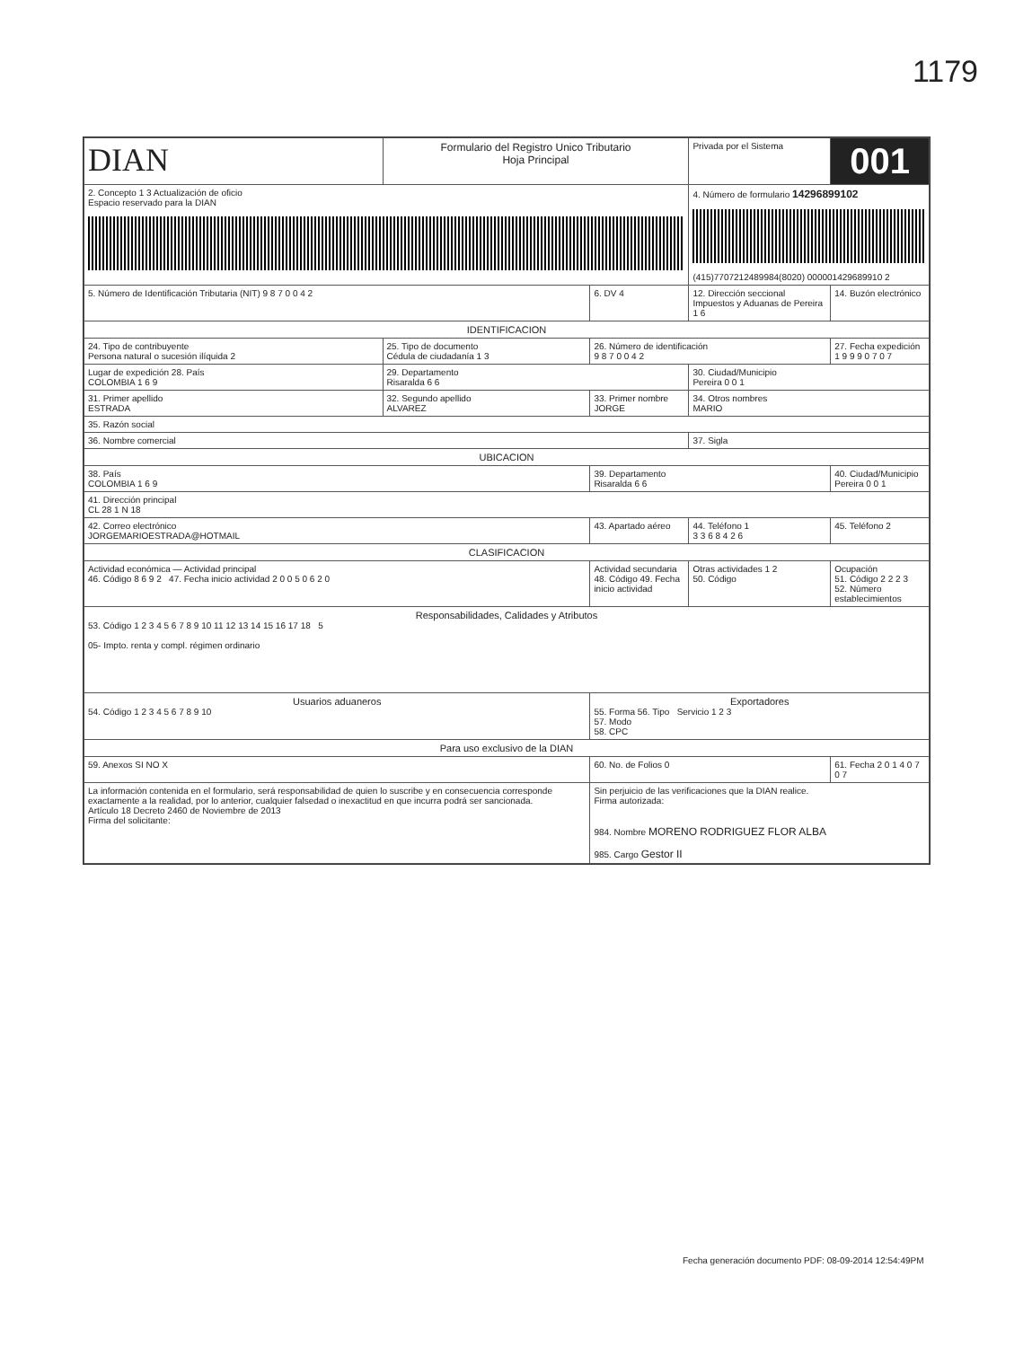1179
| DIAN | Formulario del Registro Unico Tributario Hoja Principal | | Privada por el Sistema | 001 |
| 2. Concepto 1 3 Actualización de oficio Espacio reservado para la DIAN | | | 4. Número de formulario 14296899102 (415)7707212489984(8020) 000001429689910 2 | |
| 5. Número de Identificación Tributaria (NIT) 9 8 7 0 0 4 2 | | 6. DV 4 | 12. Dirección seccional Impuestos y Aduanas de Pereira 1 6 | 14. Buzón electrónico |
| IDENTIFICACION | | | | |
| 24. Tipo de contribuyente Persona natural o sucesión ilíquida 2 | 25. Tipo de documento Cédula de ciudadanía 1 3 | 26. Número de identificación 9 8 7 0 0 4 2 | | 27. Fecha expedición 1 9 9 9 0 7 0 7 |
| Lugar de expedición 28. País COLOMBIA 1 6 9 | 29. Departamento Risaralda 6 6 | | 30. Ciudad/Municipio Pereira 0 0 1 | |
| 31. Primer apellido ESTRADA | 32. Segundo apellido ALVAREZ | 33. Primer nombre JORGE | 34. Otros nombres MARIO | |
| 35. Razón social | | | | |
| 36. Nombre comercial | | | 37. Sigla | |
| UBICACION | | | | |
| 38. País COLOMBIA 1 6 9 | | 39. Departamento Risaralda 6 6 | | 40. Ciudad/Municipio Pereira 0 0 1 |
| 41. Dirección principal CL 28 1 N 18 | | | | |
| 42. Correo electrónico JORGEMARIOESTRADA@HOTMAIL | | 43. Apartado aéreo | 44. Teléfono 1 3 3 6 8 4 2 6 | 45. Teléfono 2 |
| CLASIFICACION | | | | |
| Actividad económica — Actividad principal 46. Código 8 6 9 2 47. Fecha inicio actividad 2 0 0 5 0 6 2 0 | | Actividad secundaria 48. Código 49. Fecha inicio actividad | Otras actividades 1 2 50. Código | Ocupación 51. Código 2 2 2 3 52. Número establecimientos |
| Responsabilidades, Calidades y Atributos 53. Código 1 2 3 4 5 6 7 8 9 10 11 12 13 14 15 16 17 18 5 05- Impto. renta y compl. régimen ordinario | | | | |
| Usuarios aduaneros 54. Código 1 2 3 4 5 6 7 8 9 10 | | Exportadores 55. Forma 56. Tipo Servicio 1 2 3 57. Modo 58. CPC | | |
| Para uso exclusivo de la DIAN | | | | |
| 59. Anexos SI NO X | | 60. No. de Folios 0 | | 61. Fecha 2 0 1 4 0 7 0 7 |
| La información contenida en el formulario, será responsabilidad de quien lo suscribe y en consecuencia corresponde exactamente a la realidad, por lo anterior, cualquier falsedad o inexactitud en que incurra podrá ser sancionada. Artículo 18 Decreto 2460 de Noviembre de 2013 Firma del solicitante: | | Sin perjuicio de las verificaciones que la DIAN realice. Firma autorizada: 984. Nombre MORENO RODRIGUEZ FLOR ALBA 985. Cargo Gestor II | | |
Fecha generación documento PDF: 08-09-2014 12:54:49PM